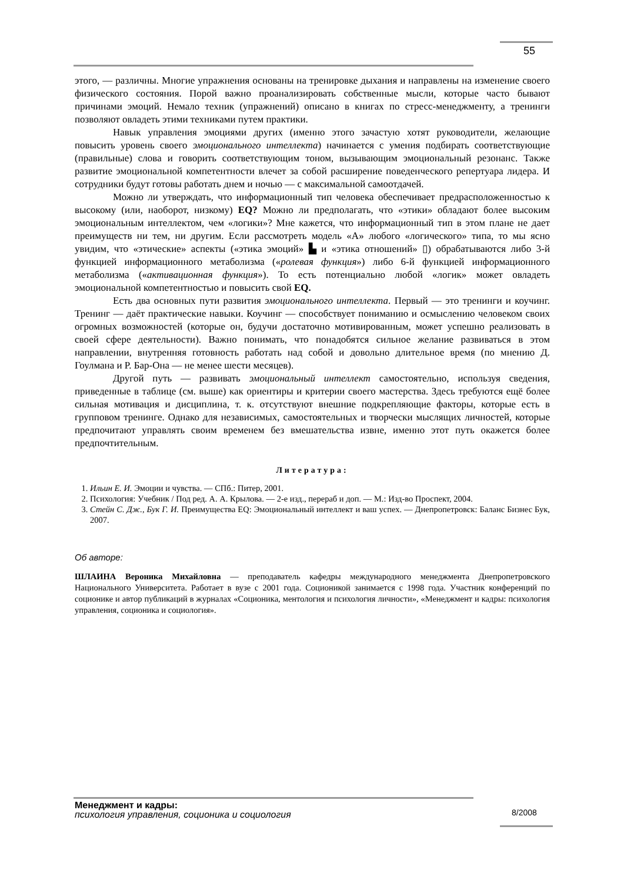55
этого, — различны. Многие упражнения основаны на тренировке дыхания и направлены на изменение своего физического состояния. Порой важно проанализировать собственные мысли, которые часто бывают причинами эмоций. Немало техник (упражнений) описано в книгах по стресс-менеджменту, а тренинги позволяют овладеть этими техниками путем практики.
Навык управления эмоциями других (именно этого зачастую хотят руководители, желающие повысить уровень своего эмоционального интеллекта) начинается с умения подбирать соответствующие (правильные) слова и говорить соответствующим тоном, вызывающим эмоциональный резонанс. Также развитие эмоциональной компетентности влечет за собой расширение поведенческого репертуара лидера. И сотрудники будут готовы работать днем и ночью — с максимальной самоотдачей.
Можно ли утверждать, что информационный тип человека обеспечивает предрасположенностью к высокому (или, наоборот, низкому) EQ? Можно ли предполагать, что «этики» обладают более высоким эмоциональным интеллектом, чем «логики»? Мне кажется, что информационный тип в этом плане не дает преимуществ ни тем, ни другим. Если рассмотреть модель «А» любого «логического» типа, то мы ясно увидим, что «этические» аспекты («этика эмоций» ▙ и «этика отношений» ▯) обрабатываются либо 3-й функцией информационного метаболизма («ролевая функция») либо 6-й функцией информационного метаболизма («активационная функция»). То есть потенциально любой «логик» может овладеть эмоциональной компетентностью и повысить свой EQ.
Есть два основных пути развития эмоционального интеллекта. Первый — это тренинги и коучинг. Тренинг — даёт практические навыки. Коучинг — способствует пониманию и осмыслению человеком своих огромных возможностей (которые он, будучи достаточно мотивированным, может успешно реализовать в своей сфере деятельности). Важно понимать, что понадобятся сильное желание развиваться в этом направлении, внутренняя готовность работать над собой и довольно длительное время (по мнению Д. Гоулмана и Р. Бар-Она — не менее шести месяцев).
Другой путь — развивать эмоциональный интеллект самостоятельно, используя сведения, приведенные в таблице (см. выше) как ориентиры и критерии своего мастерства. Здесь требуются ещё более сильная мотивация и дисциплина, т. к. отсутствуют внешние подкрепляющие факторы, которые есть в групповом тренинге. Однако для независимых, самостоятельных и творчески мыслящих личностей, которые предпочитают управлять своим временем без вмешательства извне, именно этот путь окажется более предпочтительным.
Литература:
1. Ильин Е. И. Эмоции и чувства. — СПб.: Питер, 2001.
2. Психология: Учебник / Под ред. А. А. Крылова. — 2-е изд., перераб и доп. — М.: Изд-во Проспект, 2004.
3. Стейн С. Дж., Бук Г. И. Преимущества EQ: Эмоциональный интеллект и ваш успех. — Днепропетровск: Баланс Бизнес Бук, 2007.
Об авторе:
ШЛАИНА Вероника Михайловна — преподаватель кафедры международного менеджмента Днепропетровского Национального Университета. Работает в вузе с 2001 года. Соционикой занимается с 1998 года. Участник конференций по соционике и автор публикаций в журналах «Соционика, ментология и психология личности», «Менеджмент и кадры: психология управления, соционика и социология».
Менеджмент и кадры:
психология управления, соционика и социология
8/2008